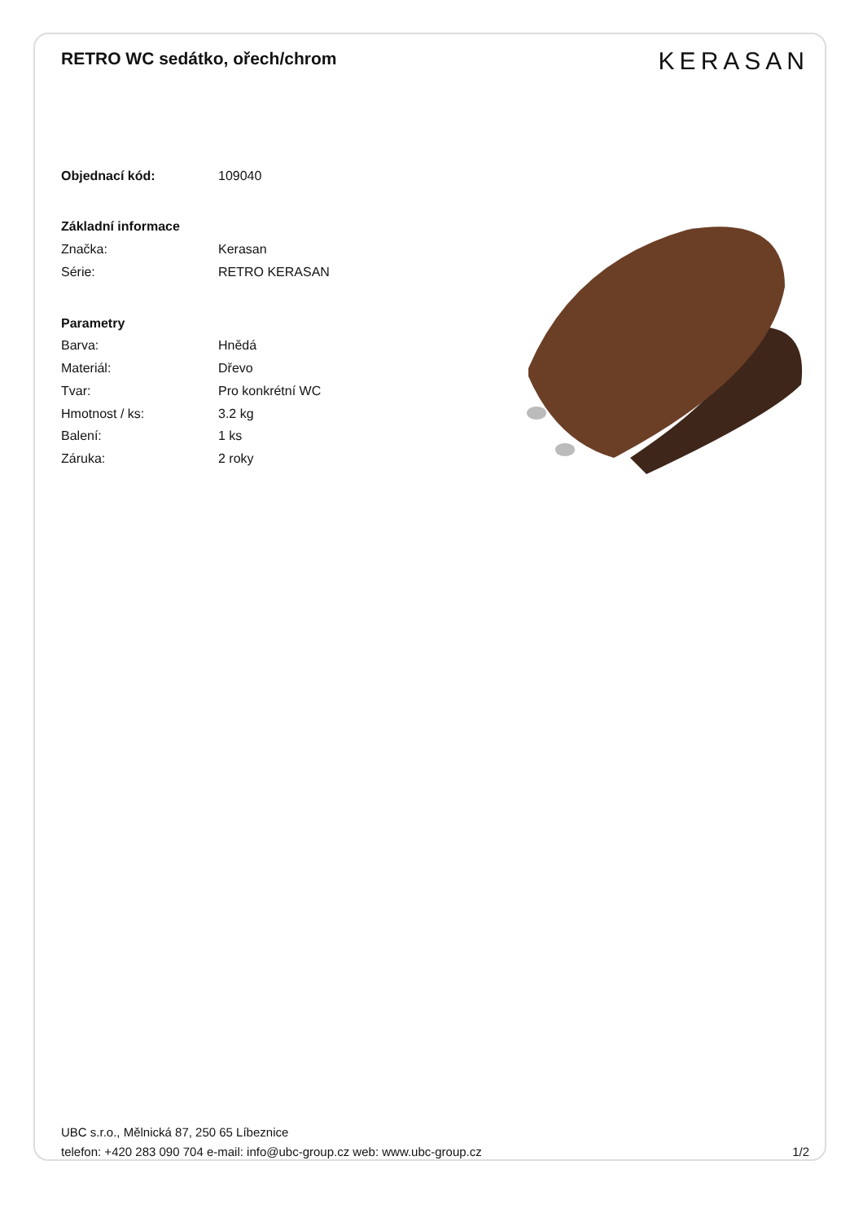RETRO WC sedátko, ořech/chrom
KERASAN
| Objednací kód: | 109040 |
| Základní informace | |
| Značka: | Kerasan |
| Série: | RETRO KERASAN |
| Parametry | |
| Barva: | Hnědá |
| Materiál: | Dřevo |
| Tvar: | Pro konkrétní WC |
| Hmotnost / ks: | 3.2 kg |
| Balení: | 1 ks |
| Záruka: | 2 roky |
UBC s.r.o., Mělnická 87, 250 65 Líbeznice
telefon: +420 283 090 704 e-mail: info@ubc-group.cz web: www.ubc-group.cz
1/2